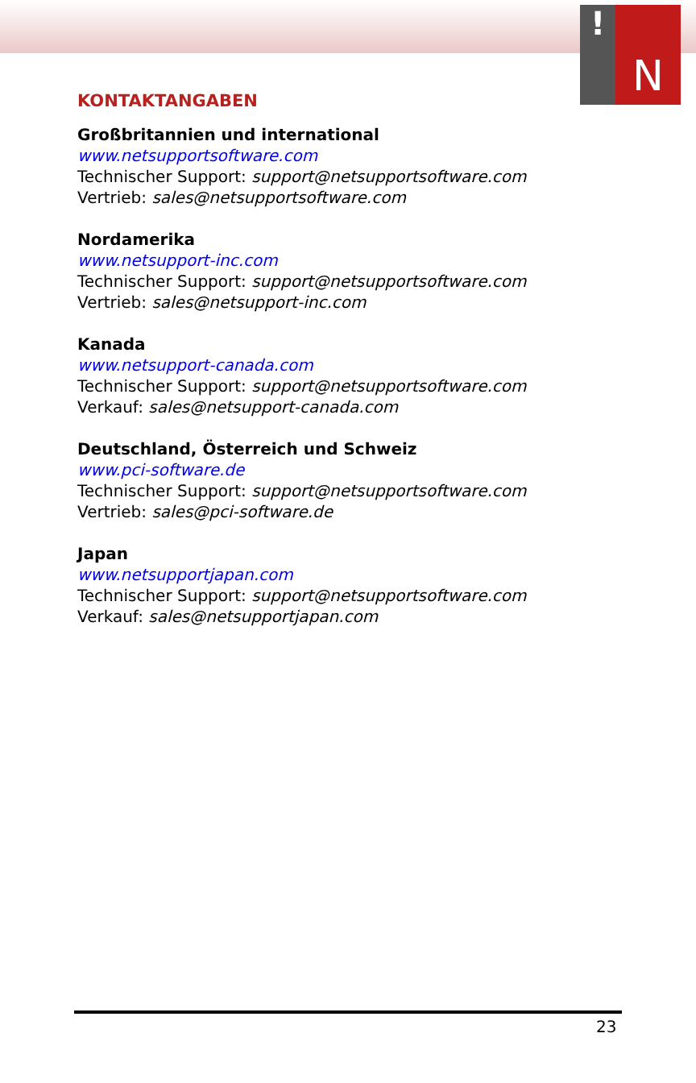!
N
KONTAKTANGABEN
Großbritannien und international
www.netsupportsoftware.com
Technischer Support: support@netsupportsoftware.com
Vertrieb: sales@netsupportsoftware.com
Nordamerika
www.netsupport-inc.com
Technischer Support: support@netsupportsoftware.com
Vertrieb: sales@netsupport-inc.com
Kanada
www.netsupport-canada.com
Technischer Support: support@netsupportsoftware.com
Verkauf: sales@netsupport-canada.com
Deutschland, Österreich und Schweiz
www.pci-software.de
Technischer Support: support@netsupportsoftware.com
Vertrieb: sales@pci-software.de
Japan
www.netsupportjapan.com
Technischer Support: support@netsupportsoftware.com
Verkauf: sales@netsupportjapan.com
23